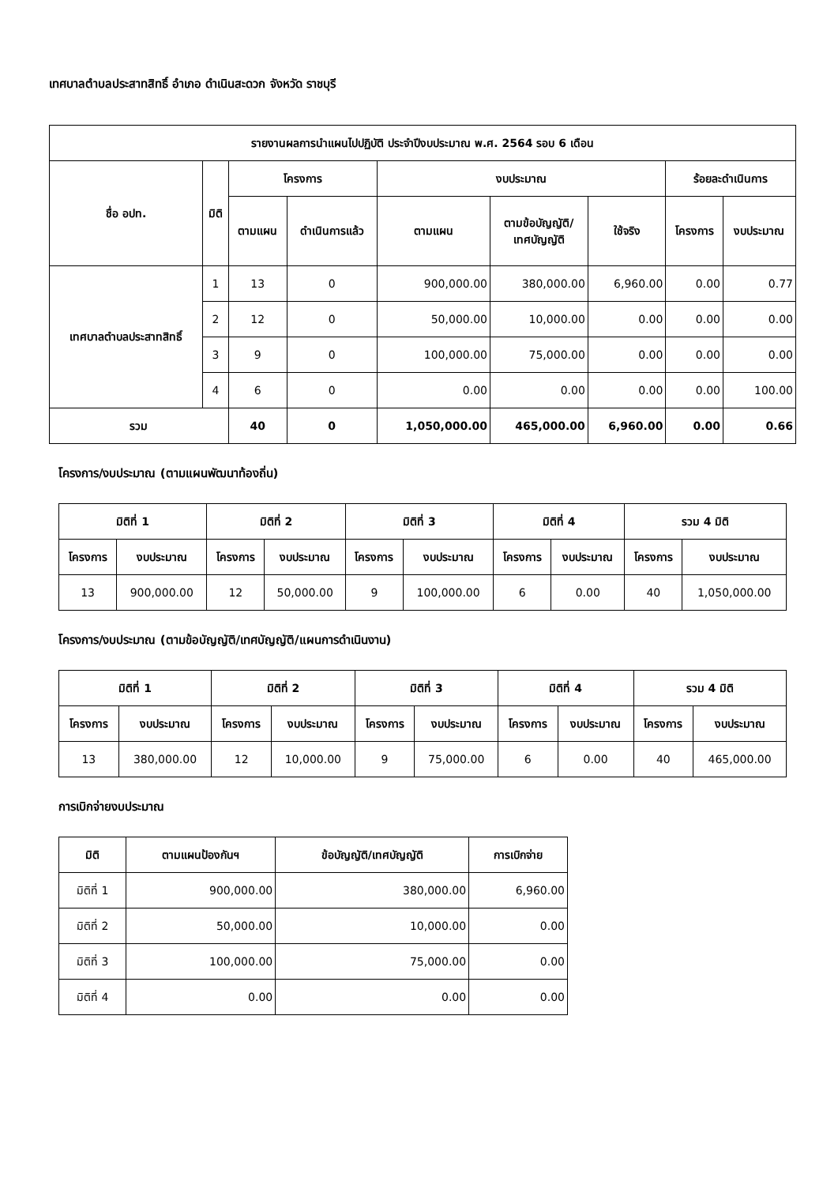เทศบาลตำบลประสาทสิทธิ์ อำเภอ ดำเนินสะดวก จังหวัด ราชบุรี
| รายงานผลการนำแผนไปปฏิบัติ ประจำปีงบประมาณ พ.ศ. 2564 รอบ 6 เดือน | | | | | | | | |
| --- | --- | --- | --- | --- | --- | --- | --- | --- |
| ชื่อ อปท. | มิติ | โครงการ | | งบประมาณ | | | ร้อยละดำเนินการ | |
| | | ตามแผน | ดำเนินการแล้ว | ตามแผน | ตามข้อบัญญัติ/ เทศบัญญัติ | ใช้จริง | โครงการ | งบประมาณ |
| เทศบาลตำบลประสาทสิทธิ์ | 1 | 13 | 0 | 900,000.00 | 380,000.00 | 6,960.00 | 0.00 | 0.77 |
| | 2 | 12 | 0 | 50,000.00 | 10,000.00 | 0.00 | 0.00 | 0.00 |
| | 3 | 9 | 0 | 100,000.00 | 75,000.00 | 0.00 | 0.00 | 0.00 |
| | 4 | 6 | 0 | 0.00 | 0.00 | 0.00 | 0.00 | 100.00 |
| รวม | | 40 | 0 | 1,050,000.00 | 465,000.00 | 6,960.00 | 0.00 | 0.66 |
โครงการ/งบประมาณ (ตามแผนพัฒนาท้องถิ่น)
| มิติที่ 1 | | มิติที่ 2 | | มิติที่ 3 | | มิติที่ 4 | | รวม 4 มิติ | |
| --- | --- | --- | --- | --- | --- | --- | --- | --- | --- |
| โครงการ | งบประมาณ | โครงการ | งบประมาณ | โครงการ | งบประมาณ | โครงการ | งบประมาณ | โครงการ | งบประมาณ |
| 13 | 900,000.00 | 12 | 50,000.00 | 9 | 100,000.00 | 6 | 0.00 | 40 | 1,050,000.00 |
โครงการ/งบประมาณ (ตามข้อบัญญัติ/เทศบัญญัติ/แผนการดำเนินงาน)
| มิติที่ 1 | | มิติที่ 2 | | มิติที่ 3 | | มิติที่ 4 | | รวม 4 มิติ | |
| --- | --- | --- | --- | --- | --- | --- | --- | --- | --- |
| โครงการ | งบประมาณ | โครงการ | งบประมาณ | โครงการ | งบประมาณ | โครงการ | งบประมาณ | โครงการ | งบประมาณ |
| 13 | 380,000.00 | 12 | 10,000.00 | 9 | 75,000.00 | 6 | 0.00 | 40 | 465,000.00 |
การเบิกจ่ายงบประมาณ
| มิติ | ตามแผนป้องกันฯ | ข้อบัญญัติ/เทศบัญญัติ | การเบิกจ่าย |
| --- | --- | --- | --- |
| มิติที่ 1 | 900,000.00 | 380,000.00 | 6,960.00 |
| มิติที่ 2 | 50,000.00 | 10,000.00 | 0.00 |
| มิติที่ 3 | 100,000.00 | 75,000.00 | 0.00 |
| มิติที่ 4 | 0.00 | 0.00 | 0.00 |